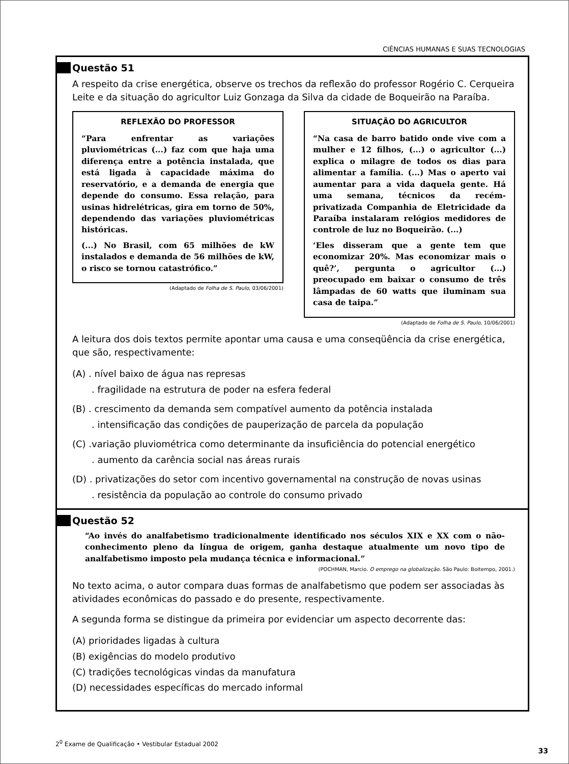CIÊNCIAS HUMANAS E SUAS TECNOLOGIAS
Questão 51
A respeito da crise energética, observe os trechos da reflexão do professor Rogério C. Cerqueira Leite e da situação do agricultor Luiz Gonzaga da Silva da cidade de Boqueirão na Paraíba.
REFLEXÃO DO PROFESSOR
“Para enfrentar as variações pluviométricas (...) faz com que haja uma diferença entre a potência instalada, que está ligada à capacidade máxima do reservatório, e a demanda de energia que depende do consumo. Essa relação, para usinas hidrelétricas, gira em torno de 50%, dependendo das variações pluviométricas históricas.
(...) No Brasil, com 65 milhões de kW instalados e demanda de 56 milhões de kW, o risco se tornou catastrófico.”
(Adaptado de Folha de S. Paulo, 03/06/2001)
SITUAÇÃO DO AGRICULTOR
“Na casa de barro batido onde vive com a mulher e 12 filhos, (...) o agricultor (...) explica o milagre de todos os dias para alimentar a família. (...) Mas o aperto vai aumentar para a vida daquela gente. Há uma semana, técnicos da recém-privatizada Companhia de Eletricidade da Paraíba instalaram relógios medidores de controle de luz no Boqueirão. (...)
‘Eles disseram que a gente tem que economizar 20%. Mas economizar mais o quê?’, pergunta o agricultor (...) preocupado em baixar o consumo de três lâmpadas de 60 watts que iluminam sua casa de taipa.”
(Adaptado de Folha de S. Paulo, 10/06/2001)
A leitura dos dois textos permite apontar uma causa e uma conseqüência da crise energética, que são, respectivamente:
(A) . nível baixo de água nas represas
. fragilidade na estrutura de poder na esfera federal
(B) . crescimento da demanda sem compatível aumento da potência instalada
. intensificação das condições de pauperização de parcela da população
(C) .variação pluviométrica como determinante da insuficiência do potencial energético
. aumento da carência social nas áreas rurais
(D) . privatizações do setor com incentivo governamental na construção de novas usinas
. resistência da população ao controle do consumo privado
Questão 52
“Ao invés do analfabetismo tradicionalmente identificado nos séculos XIX e XX com o não-conhecimento pleno da língua de origem, ganha destaque atualmente um novo tipo de analfabetismo imposto pela mudança técnica e informacional.”
(POCHMAN, Marcio. O emprego na globalização. São Paulo: Boitempo, 2001.)
No texto acima, o autor compara duas formas de analfabetismo que podem ser associadas às atividades econômicas do passado e do presente, respectivamente.
A segunda forma se distingue da primeira por evidenciar um aspecto decorrente das:
(A) prioridades ligadas à cultura
(B) exigências do modelo produtivo
(C) tradições tecnológicas vindas da manufatura
(D) necessidades específicas do mercado informal
2<sup>0</sup> Exame de Qualificação • Vestibular Estadual 2002
33